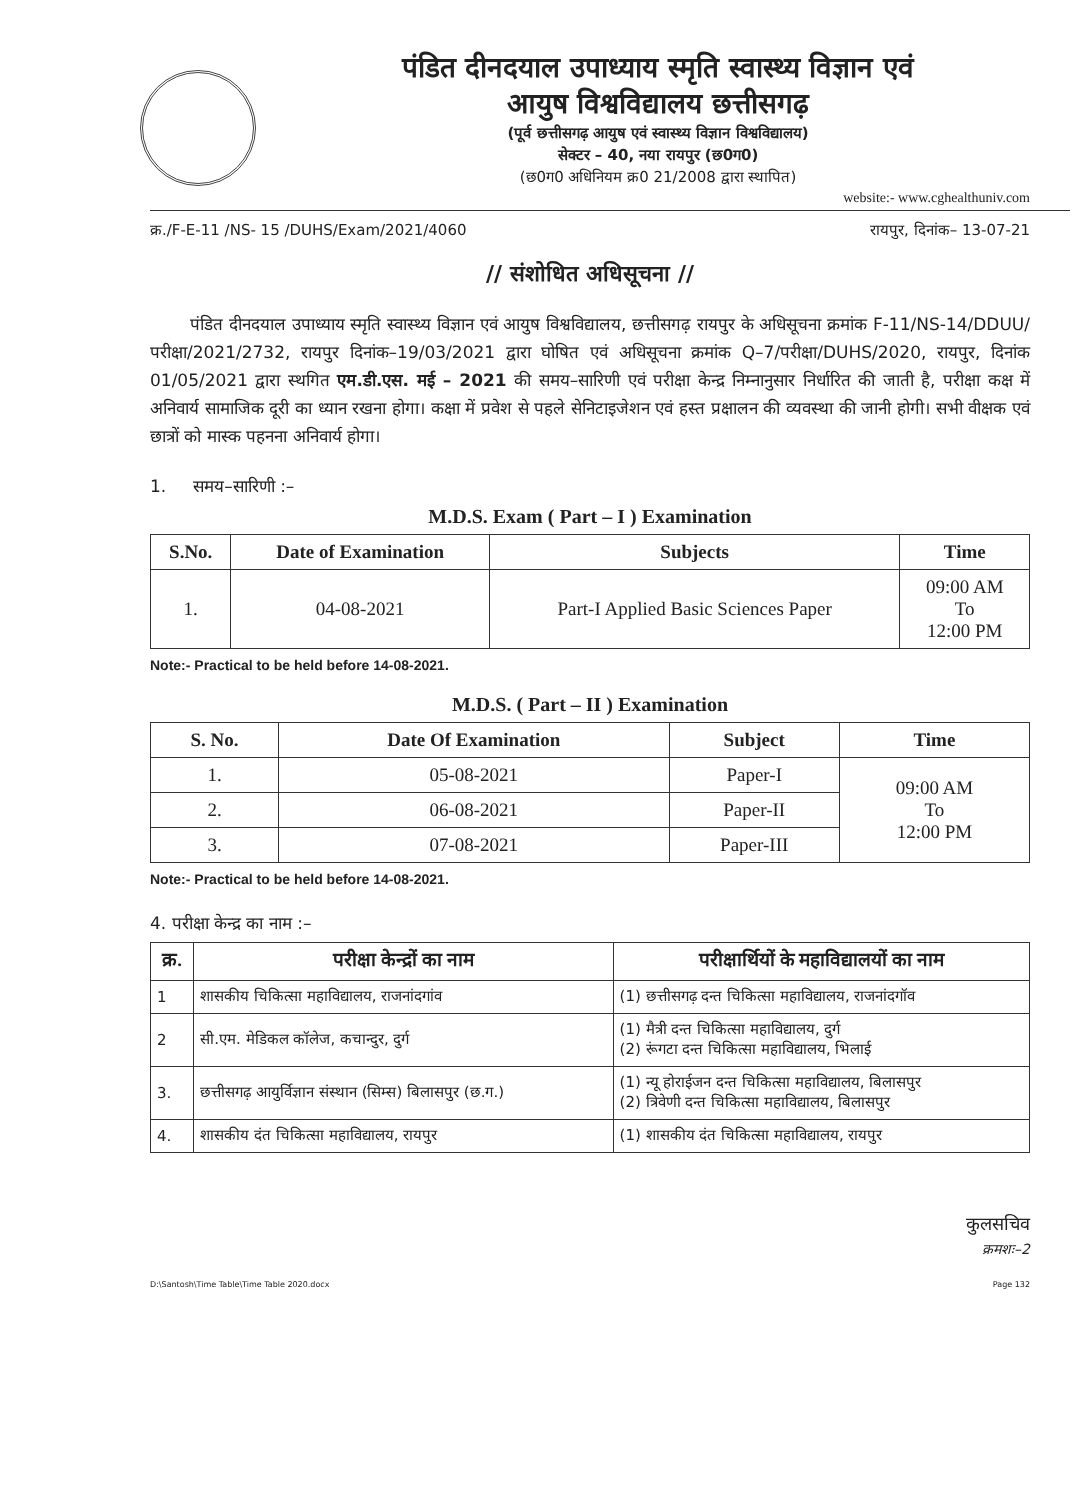पंडित दीनदयाल उपाध्याय स्मृति स्वास्थ्य विज्ञान एवं
आयुष विश्वविद्यालय छत्तीसगढ़
(पूर्व छत्तीसगढ़ आयुष एवं स्वास्थ्य विज्ञान विश्वविद्यालय)
सेक्टर – 40, नया रायपुर (छ0ग0)
(छ0ग0 अधिनियम क्र0 21/2008 द्वारा स्थापित)
website:- www.cghealthuniv.com
क्र./F-E-11 /NS- 15 /DUHS/Exam/2021/4060 रायपुर, दिनांक– 13-07-21
// संशोधित अधिसूचना //
पंडित दीनदयाल उपाध्याय स्मृति स्वास्थ्य विज्ञान एवं आयुष विश्वविद्यालय, छत्तीसगढ़ रायपुर के अधिसूचना क्रमांक F-11/NS-14/DDUU/परीक्षा/2021/2732, रायपुर दिनांक–19/03/2021 द्वारा घोषित एवं अधिसूचना क्रमांक Q–7/परीक्षा/DUHS/2020, रायपुर, दिनांक 01/05/2021 द्वारा स्थगित एम.डी.एस. मई – 2021 की समय–सारिणी एवं परीक्षा केन्द्र निम्नानुसार निर्धारित की जाती है, परीक्षा कक्ष में अनिवार्य सामाजिक दूरी का ध्यान रखना होगा। कक्षा में प्रवेश से पहले सेनिटाइजेशन एवं हस्त प्रक्षालन की व्यवस्था की जानी होगी। सभी वीक्षक एवं छात्रों को मास्क पहनना अनिवार्य होगा।
1. समय–सारिणी :–
M.D.S. Exam ( Part – I ) Examination
| S.No. | Date of Examination | Subjects | Time |
| --- | --- | --- | --- |
| 1. | 04-08-2021 | Part-I Applied Basic Sciences Paper | 09:00 AM To 12:00 PM |
Note:- Practical to be held before 14-08-2021.
M.D.S. ( Part – II ) Examination
| S. No. | Date Of Examination | Subject | Time |
| --- | --- | --- | --- |
| 1. | 05-08-2021 | Paper-I | 09:00 AM To 12:00 PM |
| 2. | 06-08-2021 | Paper-II | |
| 3. | 07-08-2021 | Paper-III | |
Note:- Practical to be held before 14-08-2021.
4. परीक्षा केन्द्र का नाम :–
| क्र. | परीक्षा केन्द्रों का नाम | परीक्षार्थियों के महाविद्यालयों का नाम |
| --- | --- | --- |
| 1 | शासकीय चिकित्सा महाविद्यालय, राजनांदगांव | (1) छत्तीसगढ़ दन्त चिकित्सा महाविद्यालय, राजनांदगॉव |
| 2 | सी.एम. मेडिकल कॉलेज, कचान्दुर, दुर्ग | (1) मैत्री दन्त चिकित्सा महाविद्यालय, दुर्ग (2) रूंगटा दन्त चिकित्सा महाविद्यालय, भिलाई |
| 3. | छत्तीसगढ़ आयुर्विज्ञान संस्थान (सिम्स) बिलासपुर (छ.ग.) | (1) न्यू होराईजन दन्त चिकित्सा महाविद्यालय, बिलासपुर (2) त्रिवेणी दन्त चिकित्सा महाविद्यालय, बिलासपुर |
| 4. | शासकीय दंत चिकित्सा महाविद्यालय, रायपुर | (1) शासकीय दंत चिकित्सा महाविद्यालय, रायपुर |
कुलसचिव
क्रमशः–2
D:\Santosh\Time Table\Time Table 2020.docx Page 132